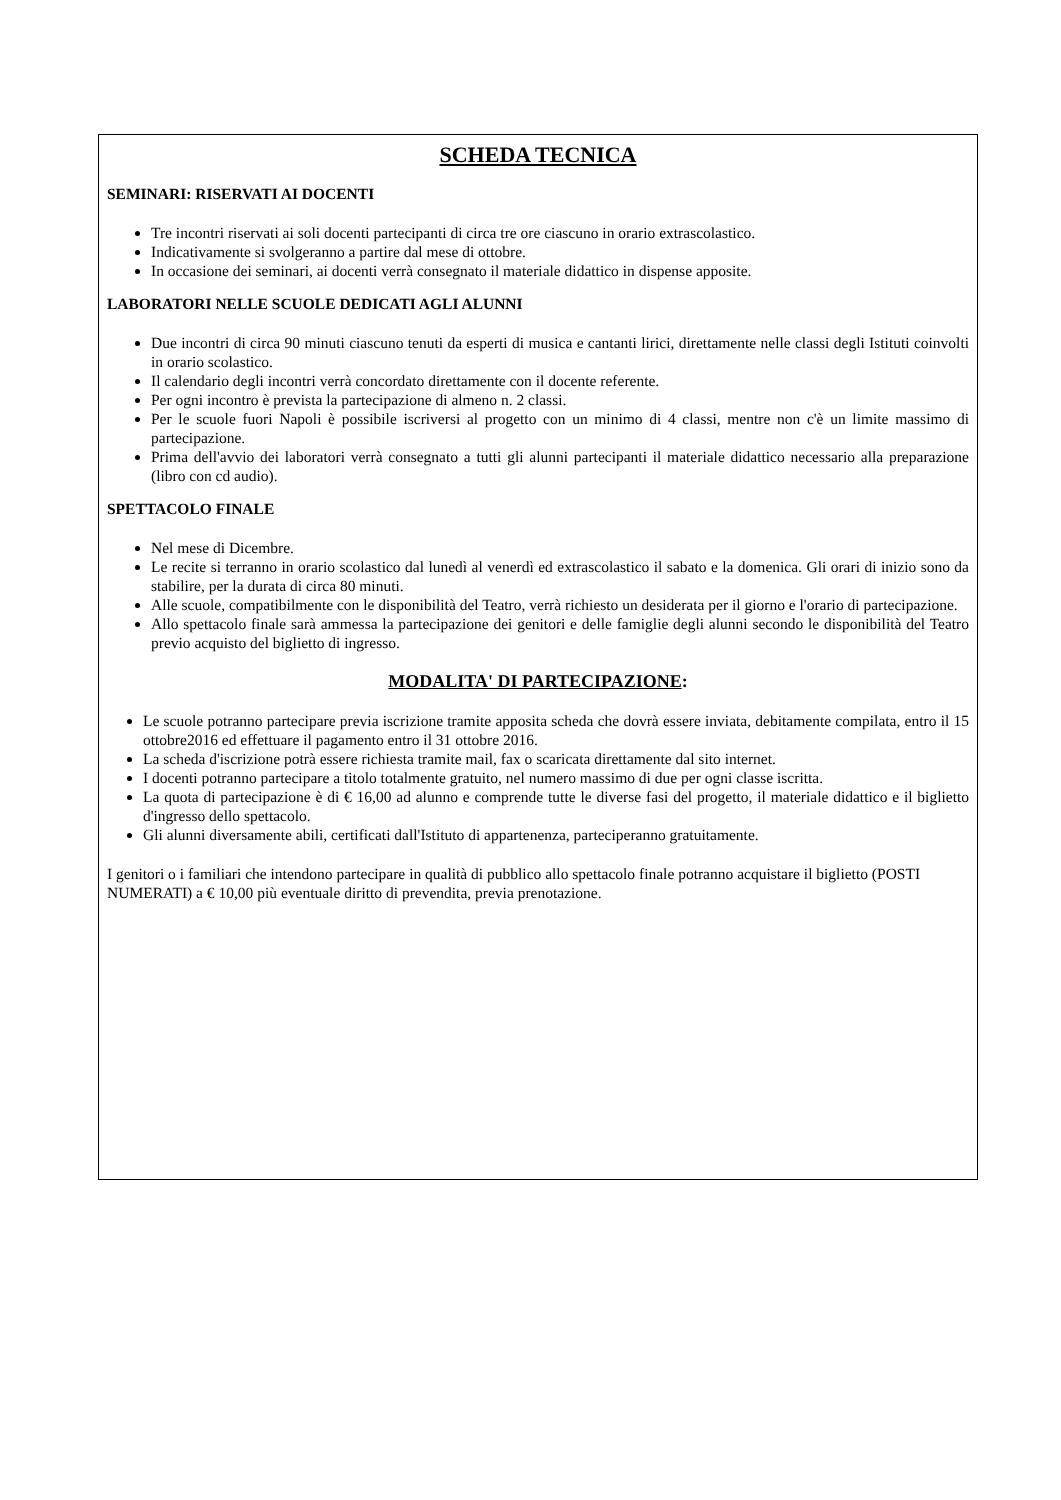SCHEDA TECNICA
SEMINARI: RISERVATI AI DOCENTI
Tre incontri riservati ai soli docenti partecipanti di circa tre ore ciascuno in orario extrascolastico.
Indicativamente si svolgeranno a partire dal mese di ottobre.
In occasione dei seminari, ai docenti verrà consegnato il materiale didattico in dispense apposite.
LABORATORI NELLE SCUOLE DEDICATI AGLI ALUNNI
Due incontri di circa 90 minuti ciascuno tenuti da esperti di musica e cantanti lirici, direttamente nelle classi degli Istituti coinvolti in orario scolastico.
Il calendario degli incontri verrà concordato direttamente con il docente referente.
Per ogni incontro è prevista la partecipazione di almeno n. 2 classi.
Per le scuole fuori Napoli è possibile iscriversi al progetto con un minimo di 4 classi, mentre non c'è un limite massimo di partecipazione.
Prima dell'avvio dei laboratori verrà consegnato a tutti gli alunni partecipanti il materiale didattico necessario alla preparazione (libro con cd audio).
SPETTACOLO FINALE
Nel mese di Dicembre.
Le recite si terranno in orario scolastico dal lunedì al venerdì ed extrascolastico il sabato e la domenica. Gli orari di inizio sono da stabilire, per la durata di circa 80 minuti.
Alle scuole, compatibilmente con le disponibilità del Teatro, verrà richiesto un desiderata per il giorno e l'orario di partecipazione.
Allo spettacolo finale sarà ammessa la partecipazione dei genitori e delle famiglie degli alunni secondo le disponibilità del Teatro previo acquisto del biglietto di ingresso.
MODALITA' DI PARTECIPAZIONE:
Le scuole potranno partecipare previa iscrizione tramite apposita scheda che dovrà essere inviata, debitamente compilata, entro il 15 ottobre2016 ed effettuare il pagamento entro il 31 ottobre 2016.
La scheda d'iscrizione potrà essere richiesta tramite mail, fax o scaricata direttamente dal sito internet.
I docenti potranno partecipare a titolo totalmente gratuito, nel numero massimo di due per ogni classe iscritta.
La quota di partecipazione è di € 16,00 ad alunno e comprende tutte le diverse fasi del progetto, il materiale didattico e il biglietto d'ingresso dello spettacolo.
Gli alunni diversamente abili, certificati dall'Istituto di appartenenza, parteciperanno gratuitamente.
I genitori o i familiari che intendono partecipare in qualità di pubblico allo spettacolo finale potranno acquistare il biglietto (POSTI NUMERATI) a € 10,00 più eventuale diritto di prevendita, previa prenotazione.